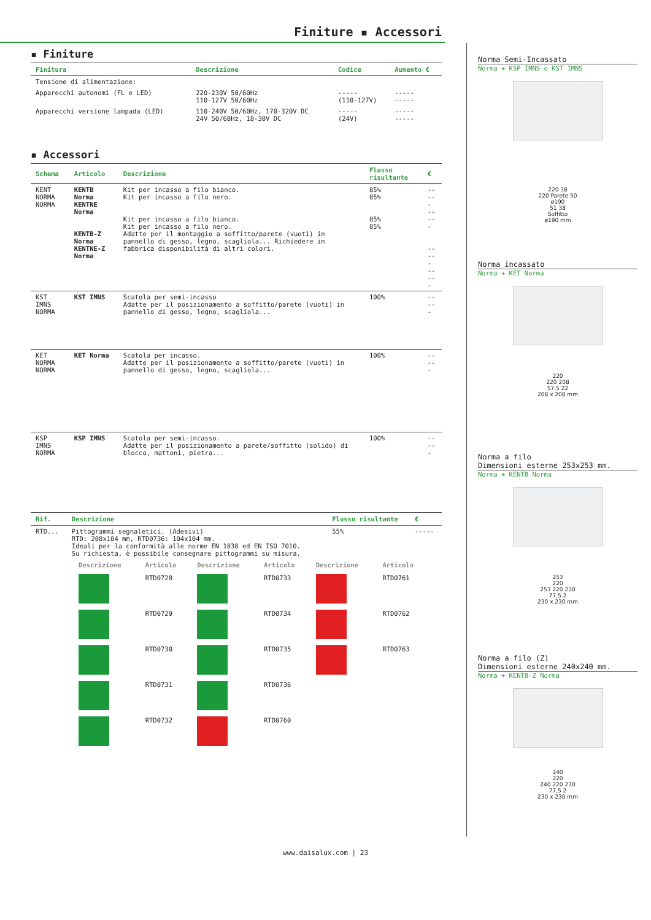Finiture ▪ Accessori
▪ Finiture
| Finitura | Descrizione | Codice | Aumento € |
| --- | --- | --- | --- |
| Tensione di alimentazione: | | | |
| Apparecchi autonomi (FL e LED) | 220-230V 50/60Hz 110-127V 50/60Hz | ----- (110-127V) | ----- ----- |
| Apparecchi versione lampada (LED) | 110-240V 50/60Hz, 170-320V DC 24V 50/60Hz, 18-30V DC | ----- (24V) | ----- ----- |
▪ Accessori
| Schema | Articolo | Descrizione | Flusso risultante | € |
| --- | --- | --- | --- | --- |
| KENT NORMA NORMA | KENTB Norma KENTNE Norma KENTB-Z Norma KENTNE-Z Norma | Kit per incasso a filo bianco. Kit per incasso a filo nero. Kit per incasso a filo bianco. Kit per incasso a filo nero. Adatte per il montaggio a soffitto/parete (vuoti) in pannello di gesso, legno, scagliola... Richiedere in fabbrica disponibilità di altri colori. | 85% 85% 85% 85% | ----- ----- ----- ----- |
| KST IMNS NORMA | KST IMNS | Scatola per semi-incasso Adatte per il posizionamento a soffitto/parete (vuoti) in pannello di gesso, legno, scagliola... | 100% | ----- |
| KET NORMA NORMA | KET Norma | Scatola per incasso. Adatte per il posizionamento a soffitto/parete (vuoti) in pannello di gesso, legno, scagliola... | 100% | ----- |
| KSP IMNS NORMA | KSP IMNS | Scatola per semi-incasso. Adatte per il posizionamento a parete/soffitto (solido) di blocco, mattoni, pietra... | 100% | ----- |
| Rif. | Descrizione | Flusso risultante | € |
| --- | --- | --- | --- |
| RTD... | Pittogrammi segnaletici. (Adesivi) RTD: 208x104 mm, RTD0736: 104x104 mm. Ideali per la conformità alle norme EN 1838 ed EN ISO 7010. Su richiesta, è possibile consegnare pittogrammi su misura. | 55% | ----- |
| Descrizione | Articolo | Descrizione | Articolo | Descrizione | Articolo |
| --- | --- | --- | --- | --- | --- |
| | RTD0728 | | RTD0733 | | RTD0761 |
| | RTD0729 | | RTD0734 | | RTD0762 |
| | RTD0730 | | RTD0735 | | RTD0763 |
| | RTD0731 | | RTD0736 | | |
| | RTD0732 | | RTD0760 | | |
Norma Semi-Incassato
Norma + KSP IMNS o KST IMNS
220 38
220 Parete 50
ø190
51 38
Soffitto
ø190 mm
Norma incassato
Norma + KET Norma
220
220 208
57,5 22
208 x 208 mm
Norma a filo
Dimensioni esterne 253x253 mm.
Norma + KENTB Norma
253
220
253 220 230
77,5 2
230 x 230 mm
Norma a filo (Z)
Dimensioni esterne 240x240 mm.
Norma + KENTB-Z Norma
240
220
240 220 230
77,5 2
230 x 230 mm
www.daisalux.com | 23